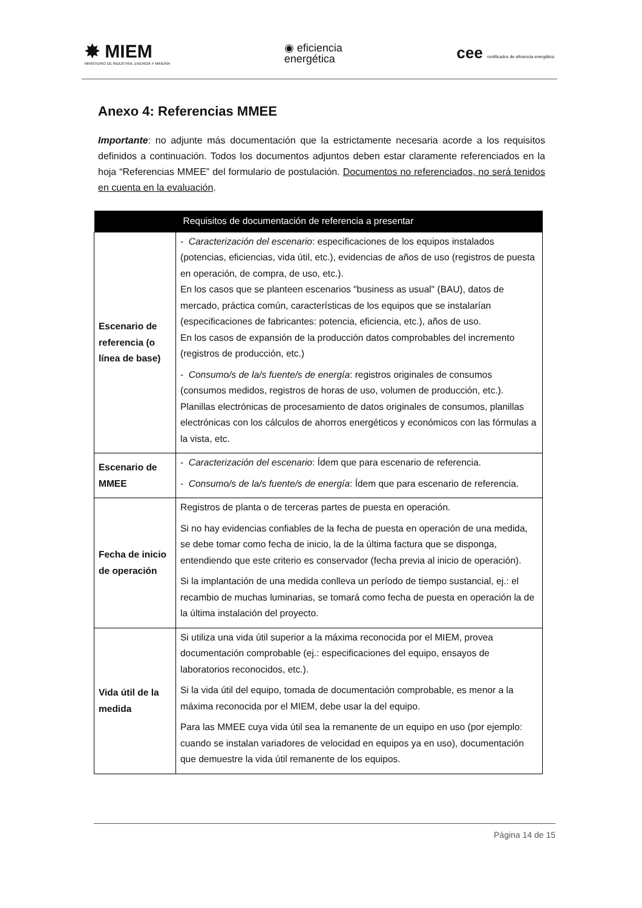✸ MIEM
MINISTERIO DE INDUSTRIA, ENERGÍA Y MINERÍA
◉ eficiencia
energética
cee certificados de eficiencia energética
Anexo 4: Referencias MMEE
Importante: no adjunte más documentación que la estrictamente necesaria acorde a los requisitos definidos a continuación. Todos los documentos adjuntos deben estar claramente referenciados en la hoja “Referencias MMEE” del formulario de postulación. Documentos no referenciados, no será tenidos en cuenta en la evaluación.
| | Requisitos de documentación de referencia a presentar |
| --- | --- |
| Escenario de referencia (o línea de base) | - Caracterización del escenario : especificaciones de los equipos instalados (potencias, eficiencias, vida útil, etc.), evidencias de años de uso (registros de puesta en operación, de compra, de uso, etc.). En los casos que se planteen escenarios "business as usual" (BAU), datos de mercado, práctica común, características de los equipos que se instalarían (especificaciones de fabricantes: potencia, eficiencia, etc.), años de uso. En los casos de expansión de la producción datos comprobables del incremento (registros de producción, etc.) - Consumo/s de la/s fuente/s de energía : registros originales de consumos (consumos medidos, registros de horas de uso, volumen de producción, etc.). Planillas electrónicas de procesamiento de datos originales de consumos, planillas electrónicas con los cálculos de ahorros energéticos y económicos con las fórmulas a la vista, etc. |
| Escenario de MMEE | - Caracterización del escenario : Ídem que para escenario de referencia. - Consumo/s de la/s fuente/s de energía : Ídem que para escenario de referencia. |
| Fecha de inicio de operación | Registros de planta o de terceras partes de puesta en operación. Si no hay evidencias confiables de la fecha de puesta en operación de una medida, se debe tomar como fecha de inicio, la de la última factura que se disponga, entendiendo que este criterio es conservador (fecha previa al inicio de operación). Si la implantación de una medida conlleva un período de tiempo sustancial, ej.: el recambio de muchas luminarias, se tomará como fecha de puesta en operación la de la última instalación del proyecto. |
| Vida útil de la medida | Si utiliza una vida útil superior a la máxima reconocida por el MIEM, provea documentación comprobable (ej.: especificaciones del equipo, ensayos de laboratorios reconocidos, etc.). Si la vida útil del equipo, tomada de documentación comprobable, es menor a la máxima reconocida por el MIEM, debe usar la del equipo. Para las MMEE cuya vida útil sea la remanente de un equipo en uso (por ejemplo: cuando se instalan variadores de velocidad en equipos ya en uso), documentación que demuestre la vida útil remanente de los equipos. |
Página 14 de 15